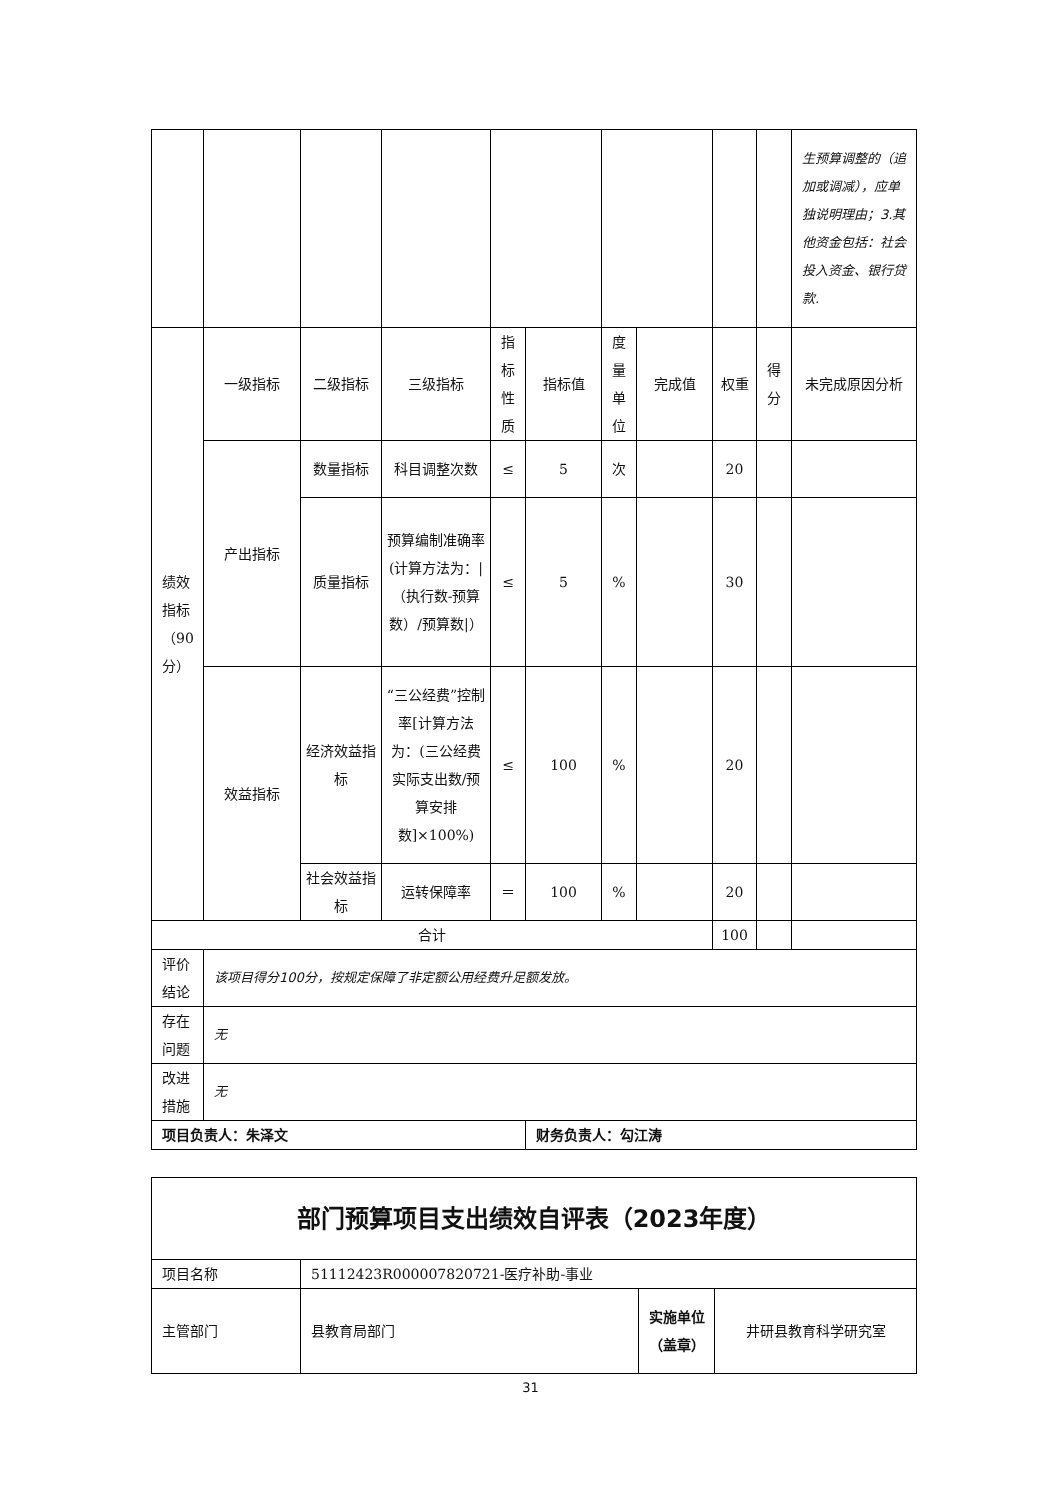| | | | | | | | | | | 生预算调整的（追加或调减），应单独说明理由；3.其他资金包括：社会投入资金、银行贷款. |
| 绩效指标（90分） | 一级指标 | 二级指标 | 三级指标 | 指标性质 | 指标值 | 度量单位 | 完成值 | 权重 | 得分 | 未完成原因分析 |
| | 产出指标 | 数量指标 | 科目调整次数 | ≤ | 5 | 次 | | 20 | | |
| | | 质量指标 | 预算编制准确率(计算方法为：/（执行数-预算数）/预算数/） | ≤ | 5 | % | | 30 | | |
| | 效益指标 | 经济效益指标 | “三公经费”控制率[计算方法为：(三公经费实际支出数/预算安排数]×100%) | ≤ | 100 | % | | 20 | | |
| | | 社会效益指标 | 运转保障率 | ＝ | 100 | % | | 20 | | |
| 合计 | | | | | | | | 100 | | |
| 评价结论 | 该项目得分100分，按规定保障了非定额公用经费升足额发放。 | | | | | | | | | |
| 存在问题 | 无 | | | | | | | | | |
| 改进措施 | 无 | | | | | | | | | |
| 项目负责人：朱泽文 | | | | | 财务负责人：勾江涛 | | | | | |
| 部门预算项目支出绩效自评表（2023年度） | | | |
| 项目名称 | 51112423R000007820721-医疗补助-事业 | | |
| 主管部门 | 县教育局部门 | 实施单位（盖章） | 井研县教育科学研究室 |
31